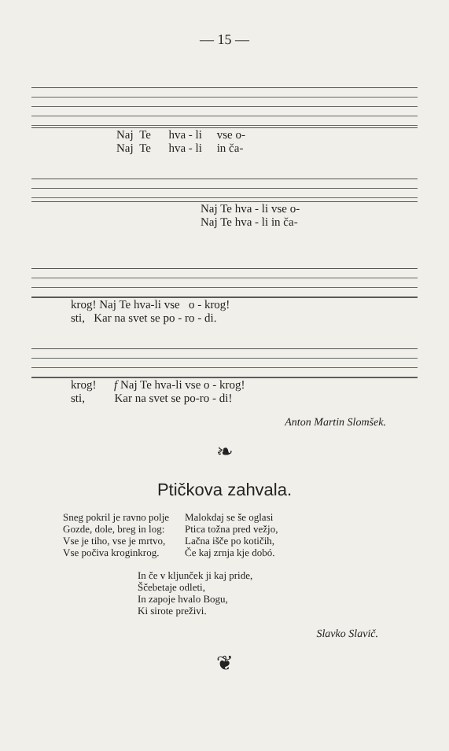— 15 —
Naj Te hva - li vse o-
Naj Te hva - li in ča-
Naj Te hva - li vse o-
Naj Te hva - li in ča-
krog! Naj Te hva-li vse o - krog!
sti, Kar na svet se po - ro - di.
krog! f Naj Te hva-li vse o - krog!
sti, Kar na svet se po-ro - di!
Anton Martin Slomšek.
❧
Ptičkova zahvala.
Sneg pokril je ravno polje
Gozde, dole, breg in log:
Vse je tiho, vse je mrtvo,
Vse počiva kroginkrog.
Malokdaj se še oglasi
Ptica tožna pred vežjo,
Lačna išče po kotičih,
Če kaj zrnja kje dobó.
In če v kljunček ji kaj pride,
Ščebetaje odleti,
In zapoje hvalo Bogu,
Ki sirote preživi.
Slavko Slavič.
❦